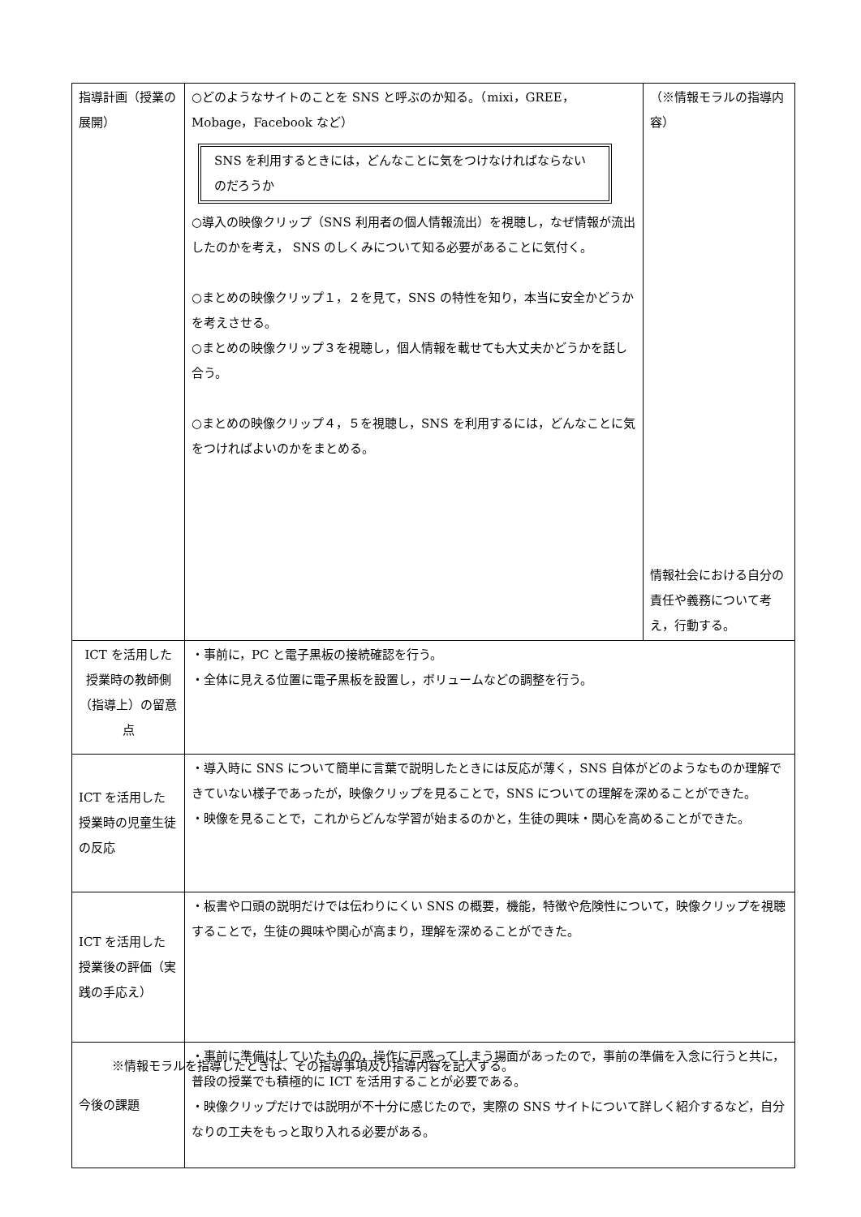| 指導計画（授業の展開） | ○どのようなサイトのことを SNS と呼ぶのか知る。（mixi，GREE，Mobage，Facebook など） SNS を利用するときには，どんなことに気をつけなければならないのだろうか ○導入の映像クリップ（SNS 利用者の個人情報流出）を視聴し，なぜ情報が流出したのかを考え， SNS のしくみについて知る必要があることに気付く。 ○まとめの映像クリップ１，２を見て，SNS の特性を知り，本当に安全かどうかを考えさせる。 ○まとめの映像クリップ３を視聴し，個人情報を載せても大丈夫かどうかを話し合う。 ○まとめの映像クリップ４，５を視聴し，SNS を利用するには，どんなことに気をつければよいのかをまとめる。 | （※情報モラルの指導内容） 情報社会における自分の責任や義務について考え，行動する。 |
| ICT を活用した授業時の教師側（指導上）の留意点 | ・事前に，PC と電子黒板の接続確認を行う。 ・全体に見える位置に電子黒板を設置し，ボリュームなどの調整を行う。 | |
| ICT を活用した授業時の児童生徒の反応 | ・導入時に SNS について簡単に言葉で説明したときには反応が薄く，SNS 自体がどのようなものか理解できていない様子であったが，映像クリップを見ることで，SNS についての理解を深めることができた。 ・映像を見ることで，これからどんな学習が始まるのかと，生徒の興味・関心を高めることができた。 | |
| ICT を活用した授業後の評価（実践の手応え） | ・板書や口頭の説明だけでは伝わりにくい SNS の概要，機能，特徴や危険性について，映像クリップを視聴することで，生徒の興味や関心が高まり，理解を深めることができた。 | |
| 今後の課題 | ・事前に準備はしていたものの，操作に戸惑ってしまう場面があったので，事前の準備を入念に行うと共に，普段の授業でも積極的に ICT を活用することが必要である。 ・映像クリップだけでは説明が不十分に感じたので，実際の SNS サイトについて詳しく紹介するなど，自分なりの工夫をもっと取り入れる必要がある。 | |
※情報モラルを指導したときは、その指導事項及び指導内容を記入する。